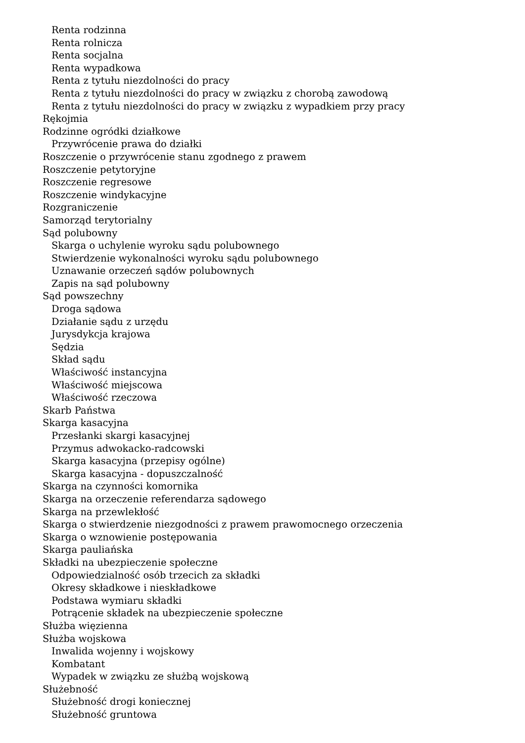Renta rodzinna
Renta rolnicza
Renta socjalna
Renta wypadkowa
Renta z tytułu niezdolności do pracy
Renta z tytułu niezdolności do pracy w związku z chorobą zawodową
Renta z tytułu niezdolności do pracy w związku z wypadkiem przy pracy
Rękojmia
Rodzinne ogródki działkowe
Przywrócenie prawa do działki
Roszczenie o przywrócenie stanu zgodnego z prawem
Roszczenie petytoryjne
Roszczenie regresowe
Roszczenie windykacyjne
Rozgraniczenie
Samorząd terytorialny
Sąd polubowny
Skarga o uchylenie wyroku sądu polubownego
Stwierdzenie wykonalności wyroku sądu polubownego
Uznawanie orzeczeń sądów polubownych
Zapis na sąd polubowny
Sąd powszechny
Droga sądowa
Działanie sądu z urzędu
Jurysdykcja krajowa
Sędzia
Skład sądu
Właściwość instancyjna
Właściwość miejscowa
Właściwość rzeczowa
Skarb Państwa
Skarga kasacyjna
Przesłanki skargi kasacyjnej
Przymus adwokacko-radcowski
Skarga kasacyjna (przepisy ogólne)
Skarga kasacyjna - dopuszczalność
Skarga na czynności komornika
Skarga na orzeczenie referendarza sądowego
Skarga na przewlekłość
Skarga o stwierdzenie niezgodności z prawem prawomocnego orzeczenia
Skarga o wznowienie postępowania
Skarga pauliańska
Składki na ubezpieczenie społeczne
Odpowiedzialność osób trzecich za składki
Okresy składkowe i nieskładkowe
Podstawa wymiaru składki
Potrącenie składek na ubezpieczenie społeczne
Służba więzienna
Służba wojskowa
Inwalida wojenny i wojskowy
Kombatant
Wypadek w związku ze służbą wojskową
Służebność
Służebność drogi koniecznej
Służebność gruntowa